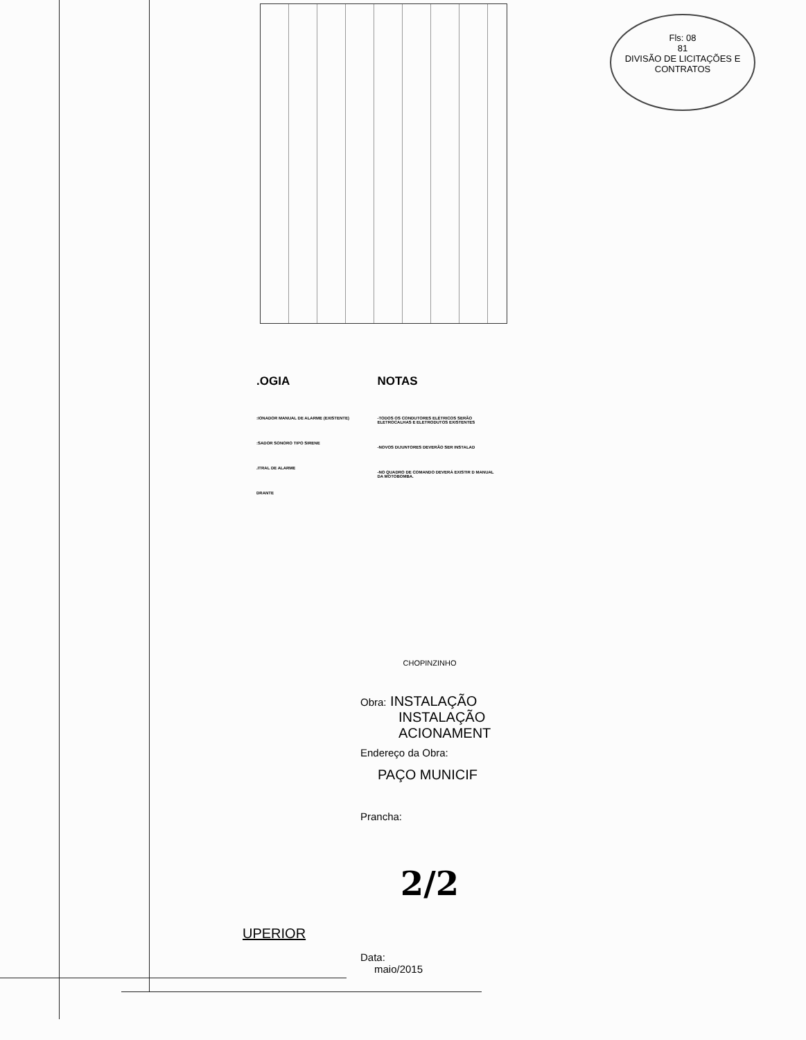Fls: 08
81
DIVISÃO DE LICITAÇÕES E CONTRATOS
.OGIA
:IONADOR MANUAL DE ALARME (EXISTENTE)
:SADOR SONORO TIPO SIRENE
.ITRAL DE ALARME
DRANTE
NOTAS
-TODOS OS CONDUTORES ELÉTRICOS SERÃO ELETROCALHAS E ELETRODUTOS EXISTENTES
-NOVOS DIJUNTORES DEVERÃO SER INSTALAD
-NO QUADRO DE COMANDO DEVERÁ EXISTIR D MANUAL DA MOTOBOMBA.
CHOPINZINHO
Obra: INSTALAÇÃO
INSTALAÇÃO
ACIONAMENT
Endereço da Obra:
PAÇO MUNICIF
Prancha:
2/2
Data:
maio/2015
UPERIOR